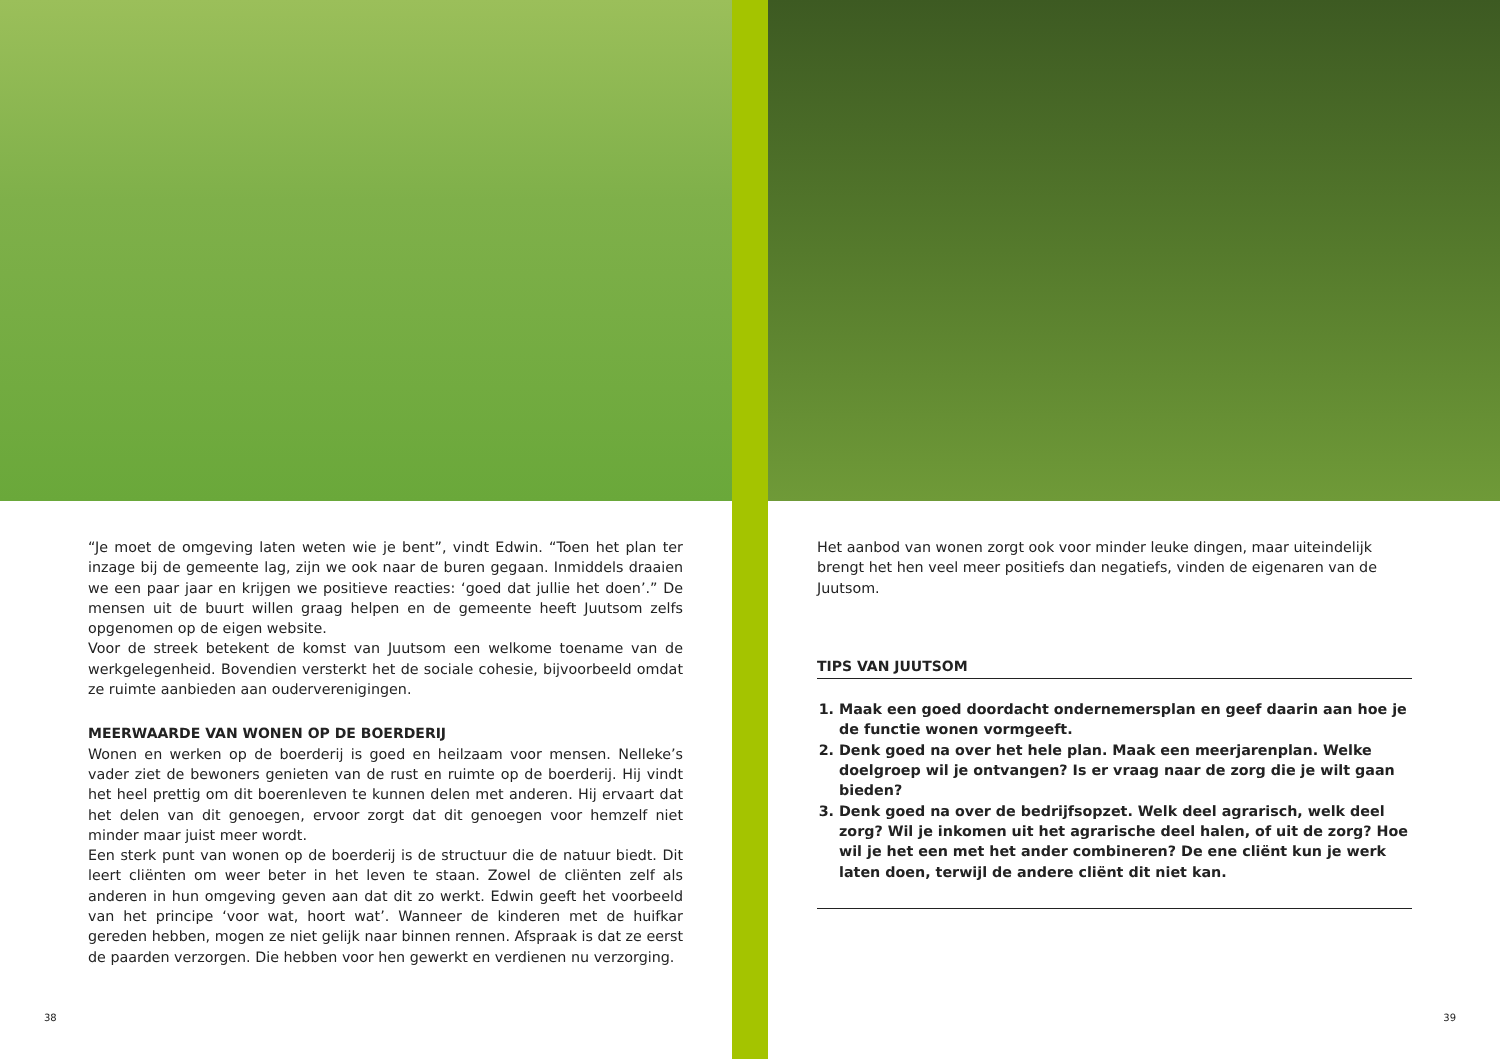“Je moet de omgeving laten weten wie je bent”, vindt Edwin. “Toen het plan ter inzage bij de gemeente lag, zijn we ook naar de buren gegaan. Inmiddels draaien we een paar jaar en krijgen we positieve reacties: ‘goed dat jullie het doen’.” De mensen uit de buurt willen graag helpen en de gemeente heeft Juutsom zelfs opgenomen op de eigen website.
Voor de streek betekent de komst van Juutsom een welkome toename van de werkgelegenheid. Bovendien versterkt het de sociale cohesie, bijvoorbeeld omdat ze ruimte aanbieden aan ouderverenigingen.
MEERWAARDE VAN WONEN OP DE BOERDERIJ
Wonen en werken op de boerderij is goed en heilzaam voor mensen. Nelleke’s vader ziet de bewoners genieten van de rust en ruimte op de boerderij. Hij vindt het heel prettig om dit boerenleven te kunnen delen met anderen. Hij ervaart dat het delen van dit genoegen, ervoor zorgt dat dit genoegen voor hemzelf niet minder maar juist meer wordt.
Een sterk punt van wonen op de boerderij is de structuur die de natuur biedt. Dit leert cliënten om weer beter in het leven te staan. Zowel de cliënten zelf als anderen in hun omgeving geven aan dat dit zo werkt. Edwin geeft het voorbeeld van het principe ‘voor wat, hoort wat’. Wanneer de kinderen met de huifkar gereden hebben, mogen ze niet gelijk naar binnen rennen. Afspraak is dat ze eerst de paarden verzorgen. Die hebben voor hen gewerkt en verdienen nu verzorging.
38
Het aanbod van wonen zorgt ook voor minder leuke dingen, maar uiteindelijk brengt het hen veel meer positiefs dan negatiefs, vinden de eigenaren van de Juutsom.
TIPS VAN JUUTSOM
1. Maak een goed doordacht ondernemersplan en geef daarin aan hoe je de functie wonen vormgeeft.
2. Denk goed na over het hele plan. Maak een meerjarenplan. Welke doelgroep wil je ontvangen? Is er vraag naar de zorg die je wilt gaan bieden?
3. Denk goed na over de bedrijfsopzet. Welk deel agrarisch, welk deel zorg? Wil je inkomen uit het agrarische deel halen, of uit de zorg? Hoe wil je het een met het ander combineren? De ene cliënt kun je werk laten doen, terwijl de andere cliënt dit niet kan.
39